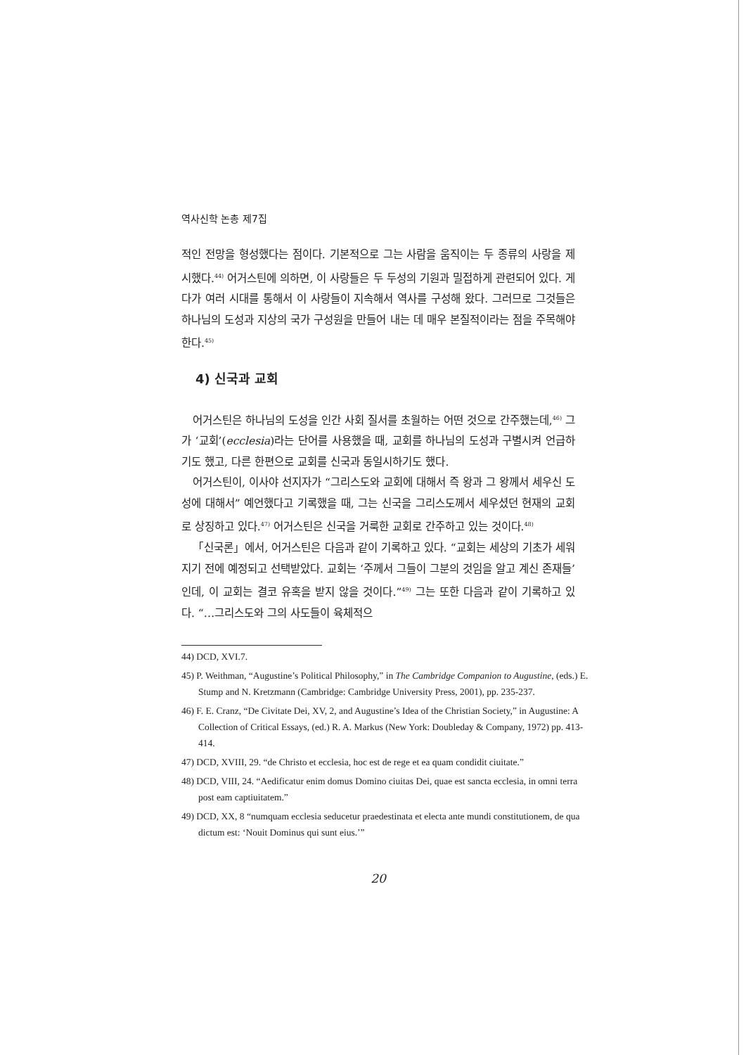역사신학 논총 제7집
적인 전망을 형성했다는 점이다. 기본적으로 그는 사람을 움직이는 두 종류의 사랑을 제시했다.<sup>44)</sup> 어거스틴에 의하면, 이 사랑들은 두 두성의 기원과 밀접하게 관련되어 있다. 게다가 여러 시대를 통해서 이 사랑들이 지속해서 역사를 구성해 왔다. 그러므로 그것들은 하나님의 도성과 지상의 국가 구성원을 만들어 내는 데 매우 본질적이라는 점을 주목해야 한다.<sup>45)</sup>
4) 신국과 교회
어거스틴은 하나님의 도성을 인간 사회 질서를 초월하는 어떤 것으로 간주했는데,<sup>46)</sup> 그가 ‘교회’(ecclesia)라는 단어를 사용했을 때, 교회를 하나님의 도성과 구별시켜 언급하기도 했고, 다른 한편으로 교회를 신국과 동일시하기도 했다.
어거스틴이, 이사야 선지자가 “그리스도와 교회에 대해서 즉 왕과 그 왕께서 세우신 도성에 대해서” 예언했다고 기록했을 때, 그는 신국을 그리스도께서 세우셨던 현재의 교회로 상징하고 있다.<sup>47)</sup> 어거스틴은 신국을 거룩한 교회로 간주하고 있는 것이다.<sup>48)</sup>
「신국론」에서, 어거스틴은 다음과 같이 기록하고 있다. “교회는 세상의 기초가 세워지기 전에 예정되고 선택받았다. 교회는 ‘주께서 그들이 그분의 것임을 알고 계신 존재들’인데, 이 교회는 결코 유혹을 받지 않을 것이다.”<sup>49)</sup> 그는 또한 다음과 같이 기록하고 있다. “…그리스도와 그의 사도들이 육체적으
44) DCD, XVI.7.
45) P. Weithman, “Augustine’s Political Philosophy,” in The Cambridge Companion to Augustine, (eds.) E. Stump and N. Kretzmann (Cambridge: Cambridge University Press, 2001), pp. 235-237.
46) F. E. Cranz, “De Civitate Dei, XV, 2, and Augustine’s Idea of the Christian Society,” in Augustine: A Collection of Critical Essays, (ed.) R. A. Markus (New York: Doubleday & Company, 1972) pp. 413-414.
47) DCD, XVIII, 29. “de Christo et ecclesia, hoc est de rege et ea quam condidit ciuitate.”
48) DCD, VIII, 24. “Aedificatur enim domus Domino ciuitas Dei, quae est sancta ecclesia, in omni terra post eam captiuitatem.”
49) DCD, XX, 8 “numquam ecclesia seducetur praedestinata et electa ante mundi constitutionem, de qua dictum est: ‘Nouit Dominus qui sunt eius.’”
20